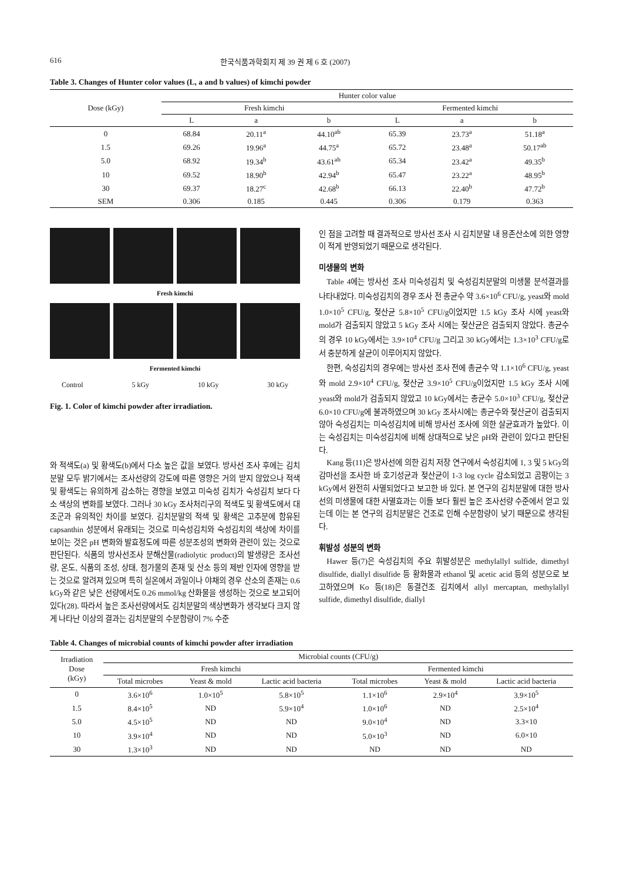616 한국식품과학회지 제 39 권 제 6 호 (2007)
Table 3. Changes of Hunter color values (L, a and b values) of kimchi powder
| Dose (kGy) | Hunter color value | | | | | |
| --- | --- | --- | --- | --- | --- | --- |
| | Fresh kimchi | | | Fermented kimchi | | |
| | L | a | b | L | a | b |
| 0 | 68.84 | 20.11<sup>a</sup> | 44.10<sup>ab</sup> | 65.39 | 23.73<sup>a</sup> | 51.18<sup>a</sup> |
| 1.5 | 69.26 | 19.96<sup>a</sup> | 44.75<sup>a</sup> | 65.72 | 23.48<sup>a</sup> | 50.17<sup>ab</sup> |
| 5.0 | 68.92 | 19.34<sup>b</sup> | 43.61<sup>ab</sup> | 65.34 | 23.42<sup>a</sup> | 49.35<sup>b</sup> |
| 10 | 69.52 | 18.90<sup>b</sup> | 42.94<sup>b</sup> | 65.47 | 23.22<sup>a</sup> | 48.95<sup>b</sup> |
| 30 | 69.37 | 18.27<sup>c</sup> | 42.68<sup>b</sup> | 66.13 | 22.40<sup>b</sup> | 47.72<sup>b</sup> |
| SEM | 0.306 | 0.185 | 0.445 | 0.306 | 0.179 | 0.363 |
Fresh kimchi
Fermented kimchi
Control 5 kGy 10 kGy 30 kGy
Fig. 1. Color of kimchi powder after irradiation.
와 적색도(a) 및 황색도(b)에서 다소 높은 값을 보였다. 방사선 조사 후에는 김치분말 모두 밝기에서는 조사선량의 강도에 따른 영향은 거의 받지 않았으나 적색 및 황색도는 유의하게 감소하는 경향을 보였고 미숙성 김치가 숙성김치 보다 다소 색상의 변화를 보였다. 그러나 30 kGy 조사처리구의 적색도 및 황색도에서 대조군과 유의적인 차이를 보였다. 김치분말의 적색 및 황색은 고추분에 함유된 capsanthin 성분에서 유래되는 것으로 미숙성김치와 숙성김치의 색상에 차이를 보이는 것은 pH 변화와 발효정도에 따른 성분조성의 변화와 관련이 있는 것으로 판단된다. 식품의 방사선조사 분해산물(radiolytic product)의 발생량은 조사선량, 온도, 식품의 조성, 상태, 첨가물의 존재 및 산소 등의 제반 인자에 영향을 받는 것으로 알려져 있으며 특히 실온에서 과일이나 야채의 경우 산소의 존재는 0.6 kGy와 같은 낮은 선량에서도 0.26 mmol/kg 산화물을 생성하는 것으로 보고되어 있다(28). 따라서 높은 조사선량에서도 김치분말의 색상변화가 생각보다 크지 않게 나타난 이상의 결과는 김치분말의 수분함량이 7% 수준
인 점을 고려할 때 결과적으로 방사선 조사 시 김치분말 내 용존산소에 의한 영향이 적게 반영되었기 때문으로 생각된다.
미생물의 변화
Table 4에는 방사선 조사 미숙성김치 및 숙성김치분말의 미생물 분석결과를 나타내었다. 미숙성김치의 경우 조사 전 총균수 약 3.6×10<sup>6</sup> CFU/g, yeast와 mold 1.0×10<sup>5</sup> CFU/g, 젖산균 5.8×10<sup>5</sup> CFU/g이었지만 1.5 kGy 조사 시에 yeast와 mold가 검출되지 않았고 5 kGy 조사 시에는 젖산균은 검출되지 않았다. 총균수의 경우 10 kGy에서는 3.9×10<sup>4</sup> CFU/g 그리고 30 kGy에서는 1.3×10<sup>3</sup> CFU/g로서 충분하게 살균이 이루어지지 않았다.
한편, 숙성김치의 경우에는 방사선 조사 전에 총균수 약 1.1×10<sup>6</sup> CFU/g, yeast와 mold 2.9×10<sup>4</sup> CFU/g, 젖산균 3.9×10<sup>5</sup> CFU/g이었지만 1.5 kGy 조사 시에 yeast와 mold가 검출되지 않았고 10 kGy에서는 총균수 5.0×10<sup>3</sup> CFU/g, 젖산균 6.0×10 CFU/g에 불과하였으며 30 kGy 조사시에는 총균수와 젖산균이 검출되지 않아 숙성김치는 미숙성김치에 비해 방사선 조사에 의한 살균효과가 높았다. 이는 숙성김치는 미숙성김치에 비해 상대적으로 낮은 pH와 관련이 있다고 판단된다.
Kang 등(11)은 방사선에 의한 김치 저장 연구에서 숙성김치에 1, 3 및 5 kGy의 감마선을 조사한 바 호기성균과 젖산균이 1-3 log cycle 감소되었고 곰팡이는 3 kGy에서 완전히 사멸되었다고 보고한 바 있다. 본 연구의 김치분말에 대한 방사선의 미생물에 대한 사멸효과는 이들 보다 훨씬 높은 조사선량 수준에서 얻고 있는데 이는 본 연구의 김치분말은 건조로 인해 수분함량이 낮기 때문으로 생각된다.
휘발성 성분의 변화
Hawer 등(7)은 숙성김치의 주요 휘발성분은 methylallyl sulfide, dimethyl disulfide, diallyl disulfide 등 황화물과 ethanol 및 acetic acid 등의 성분으로 보고하였으며 Ko 등(18)은 동결건조 김치에서 allyl mercaptan, methylallyl sulfide, dimethyl disulfide, diallyl
Table 4. Changes of microbial counts of kimchi powder after irradiation
| Irradiation Dose (kGy) | Microbial counts (CFU/g) | | | | | |
| --- | --- | --- | --- | --- | --- | --- |
| | Fresh kimchi | | | Fermented kimchi | | |
| | Total microbes | Yeast & mold | Lactic acid bacteria | Total microbes | Yeast & mold | Lactic acid bacteria |
| 0 | 3.6×10<sup>6</sup> | 1.0×10<sup>5</sup> | 5.8×10<sup>5</sup> | 1.1×10<sup>6</sup> | 2.9×10<sup>4</sup> | 3.9×10<sup>5</sup> |
| 1.5 | 8.4×10<sup>5</sup> | ND | 5.9×10<sup>4</sup> | 1.0×10<sup>6</sup> | ND | 2.5×10<sup>4</sup> |
| 5.0 | 4.5×10<sup>5</sup> | ND | ND | 9.0×10<sup>4</sup> | ND | 3.3×10 |
| 10 | 3.9×10<sup>4</sup> | ND | ND | 5.0×10<sup>3</sup> | ND | 6.0×10 |
| 30 | 1.3×10<sup>3</sup> | ND | ND | ND | ND | ND |